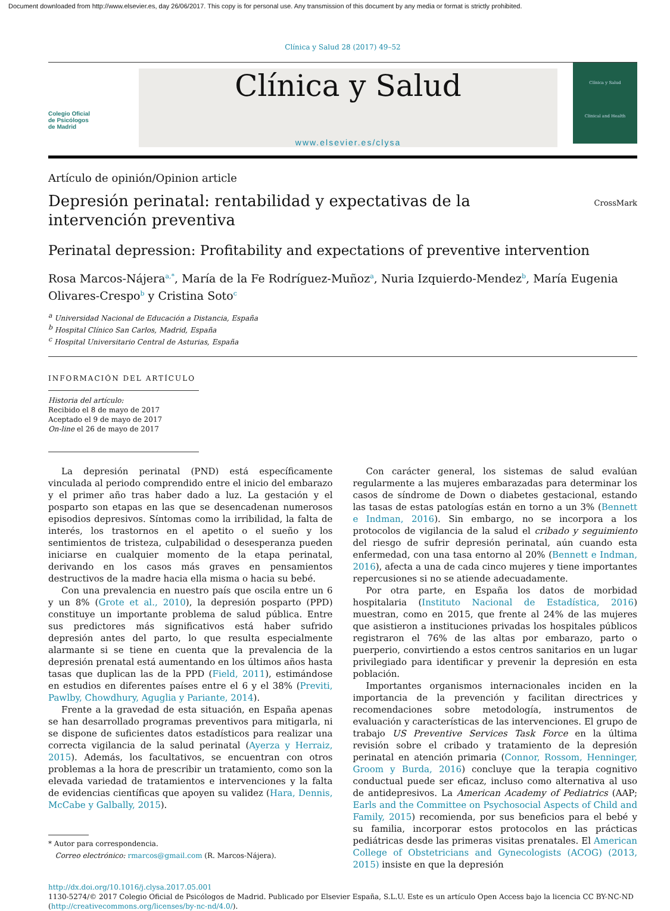Document downloaded from http://www.elsevier.es, day 26/06/2017. This copy is for personal use. Any transmission of this document by any media or format is strictly prohibited.
Clínica y Salud 28 (2017) 49–52
Colegio Oficial
de Psicólogos
de Madrid
Clínica y Salud
www.elsevier.es/clysa
Clínica y Salud
Clinical and Health
Artículo de opinión/Opinion article
Depresión perinatal: rentabilidad y expectativas de la intervención preventiva
CrossMark
Perinatal depression: Profitability and expectations of preventive intervention
Rosa Marcos-Nájera<sup>a,*</sup>, María de la Fe Rodríguez-Muñoz<sup>a</sup>, Nuria Izquierdo-Mendez<sup>b</sup>, María Eugenia Olivares-Crespo<sup>b</sup> y Cristina Soto<sup>c</sup>
<sup>a</sup> Universidad Nacional de Educación a Distancia, España
<sup>b</sup> Hospital Clínico San Carlos, Madrid, España
<sup>c</sup> Hospital Universitario Central de Asturias, España
INFORMACIÓN DEL ARTÍCULO
Historia del artículo:
Recibido el 8 de mayo de 2017
Aceptado el 9 de mayo de 2017
On-line el 26 de mayo de 2017
La depresión perinatal (PND) está específicamente vinculada al periodo comprendido entre el inicio del embarazo y el primer año tras haber dado a luz. La gestación y el posparto son etapas en las que se desencadenan numerosos episodios depresivos. Síntomas como la irribilidad, la falta de interés, los trastornos en el apetito o el sueño y los sentimientos de tristeza, culpabilidad o desesperanza pueden iniciarse en cualquier momento de la etapa perinatal, derivando en los casos más graves en pensamientos destructivos de la madre hacia ella misma o hacia su bebé.
Con una prevalencia en nuestro país que oscila entre un 6 y un 8% (Grote et al., 2010), la depresión posparto (PPD) constituye un importante problema de salud pública. Entre sus predictores más significativos está haber sufrido depresión antes del parto, lo que resulta especialmente alarmante si se tiene en cuenta que la prevalencia de la depresión prenatal está aumentando en los últimos años hasta tasas que duplican las de la PPD (Field, 2011), estimándose en estudios en diferentes países entre el 6 y el 38% (Previti, Pawlby, Chowdhury, Aguglia y Pariante, 2014).
Frente a la gravedad de esta situación, en España apenas se han desarrollado programas preventivos para mitigarla, ni se dispone de suficientes datos estadísticos para realizar una correcta vigilancia de la salud perinatal (Ayerza y Herraiz, 2015). Además, los facultativos, se encuentran con otros problemas a la hora de prescribir un tratamiento, como son la elevada variedad de tratamientos e intervenciones y la falta de evidencias científicas que apoyen su validez (Hara, Dennis, McCabe y Galbally, 2015).
* Autor para correspondencia.
Correo electrónico: rmarcos@gmail.com (R. Marcos-Nájera).
Con carácter general, los sistemas de salud evalúan regularmente a las mujeres embarazadas para determinar los casos de síndrome de Down o diabetes gestacional, estando las tasas de estas patologías están en torno a un 3% (Bennett e Indman, 2016). Sin embargo, no se incorpora a los protocolos de vigilancia de la salud el cribado y seguimiento del riesgo de sufrir depresión perinatal, aún cuando esta enfermedad, con una tasa entorno al 20% (Bennett e Indman, 2016), afecta a una de cada cinco mujeres y tiene importantes repercusiones si no se atiende adecuadamente.
Por otra parte, en España los datos de morbidad hospitalaria (Instituto Nacional de Estadística, 2016) muestran, como en 2015, que frente al 24% de las mujeres que asistieron a instituciones privadas los hospitales públicos registraron el 76% de las altas por embarazo, parto o puerperio, convirtiendo a estos centros sanitarios en un lugar privilegiado para identificar y prevenir la depresión en esta población.
Importantes organismos internacionales inciden en la importancia de la prevención y facilitan directrices y recomendaciones sobre metodología, instrumentos de evaluación y características de las intervenciones. El grupo de trabajo US Preventive Services Task Force en la última revisión sobre el cribado y tratamiento de la depresión perinatal en atención primaria (Connor, Rossom, Henninger, Groom y Burda, 2016) concluye que la terapia cognitivo conductual puede ser eficaz, incluso como alternativa al uso de antidepresivos. La American Academy of Pediatrics (AAP; Earls and the Committee on Psychosocial Aspects of Child and Family, 2015) recomienda, por sus beneficios para el bebé y su familia, incorporar estos protocolos en las prácticas pediátricas desde las primeras visitas prenatales. El American College of Obstetricians and Gynecologists (ACOG) (2013, 2015) insiste en que la depresión
http://dx.doi.org/10.1016/j.clysa.2017.05.001
1130-5274/© 2017 Colegio Oficial de Psicólogos de Madrid. Publicado por Elsevier España, S.L.U. Este es un artículo Open Access bajo la licencia CC BY-NC-ND (http://creativecommons.org/licenses/by-nc-nd/4.0/).